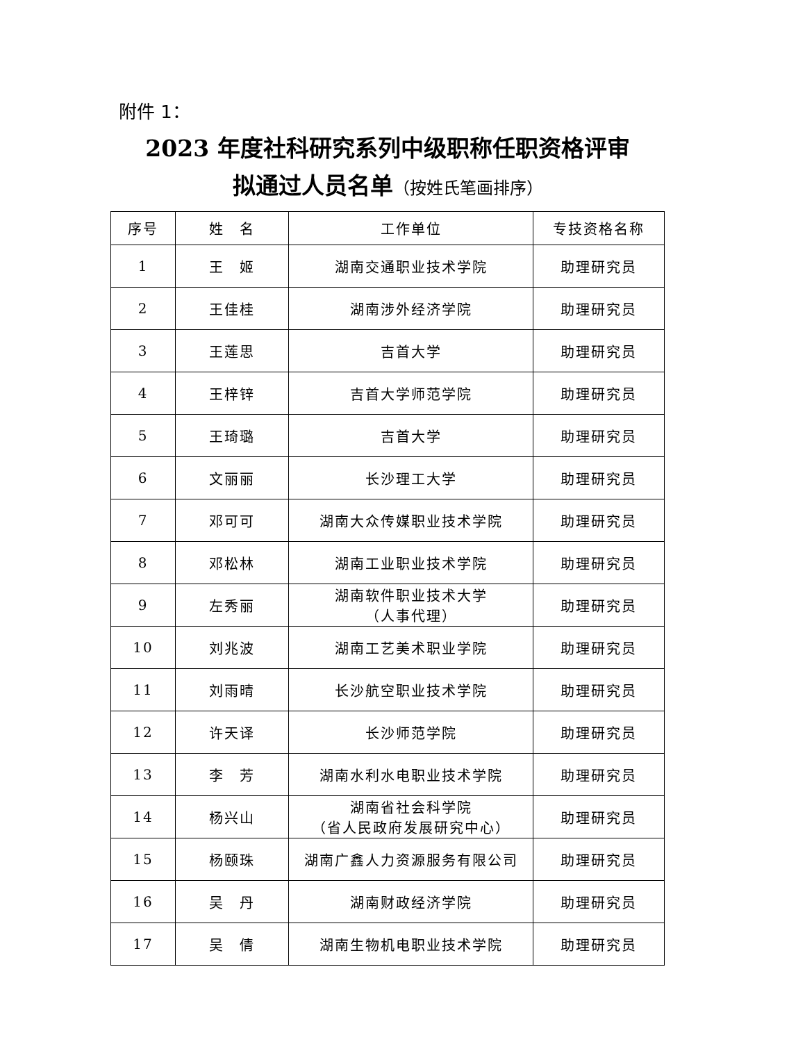附件 1：
2023 年度社科研究系列中级职称任职资格评审
拟通过人员名单（按姓氏笔画排序）
| 序号 | 姓 名 | 工作单位 | 专技资格名称 |
| --- | --- | --- | --- |
| 1 | 王 姬 | 湖南交通职业技术学院 | 助理研究员 |
| 2 | 王佳桂 | 湖南涉外经济学院 | 助理研究员 |
| 3 | 王莲思 | 吉首大学 | 助理研究员 |
| 4 | 王梓锌 | 吉首大学师范学院 | 助理研究员 |
| 5 | 王琦璐 | 吉首大学 | 助理研究员 |
| 6 | 文丽丽 | 长沙理工大学 | 助理研究员 |
| 7 | 邓可可 | 湖南大众传媒职业技术学院 | 助理研究员 |
| 8 | 邓松林 | 湖南工业职业技术学院 | 助理研究员 |
| 9 | 左秀丽 | 湖南软件职业技术大学 （人事代理） | 助理研究员 |
| 10 | 刘兆波 | 湖南工艺美术职业学院 | 助理研究员 |
| 11 | 刘雨晴 | 长沙航空职业技术学院 | 助理研究员 |
| 12 | 许天译 | 长沙师范学院 | 助理研究员 |
| 13 | 李 芳 | 湖南水利水电职业技术学院 | 助理研究员 |
| 14 | 杨兴山 | 湖南省社会科学院 （省人民政府发展研究中心） | 助理研究员 |
| 15 | 杨颐珠 | 湖南广鑫人力资源服务有限公司 | 助理研究员 |
| 16 | 吴 丹 | 湖南财政经济学院 | 助理研究员 |
| 17 | 吴 倩 | 湖南生物机电职业技术学院 | 助理研究员 |